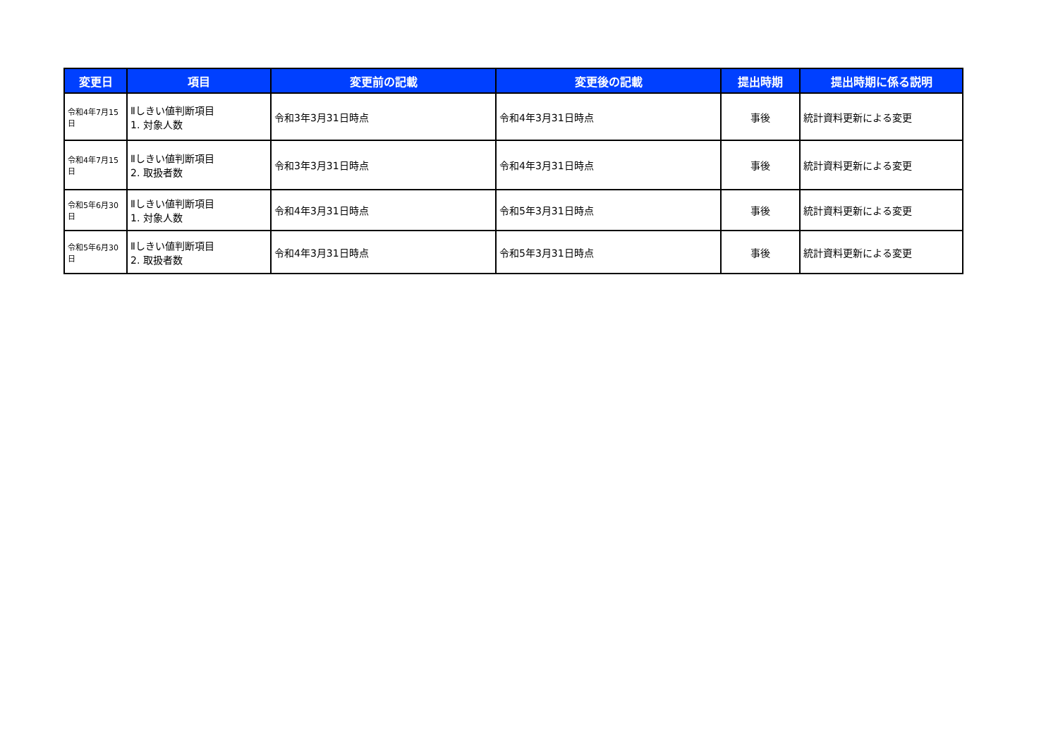| 変更日 | 項目 | 変更前の記載 | 変更後の記載 | 提出時期 | 提出時期に係る説明 |
| --- | --- | --- | --- | --- | --- |
| 令和4年7月15日 | Ⅱしきい値判断項目 1. 対象人数 | 令和3年3月31日時点 | 令和4年3月31日時点 | 事後 | 統計資料更新による変更 |
| 令和4年7月15日 | Ⅱしきい値判断項目 2. 取扱者数 | 令和3年3月31日時点 | 令和4年3月31日時点 | 事後 | 統計資料更新による変更 |
| 令和5年6月30日 | Ⅱしきい値判断項目 1. 対象人数 | 令和4年3月31日時点 | 令和5年3月31日時点 | 事後 | 統計資料更新による変更 |
| 令和5年6月30日 | Ⅱしきい値判断項目 2. 取扱者数 | 令和4年3月31日時点 | 令和5年3月31日時点 | 事後 | 統計資料更新による変更 |